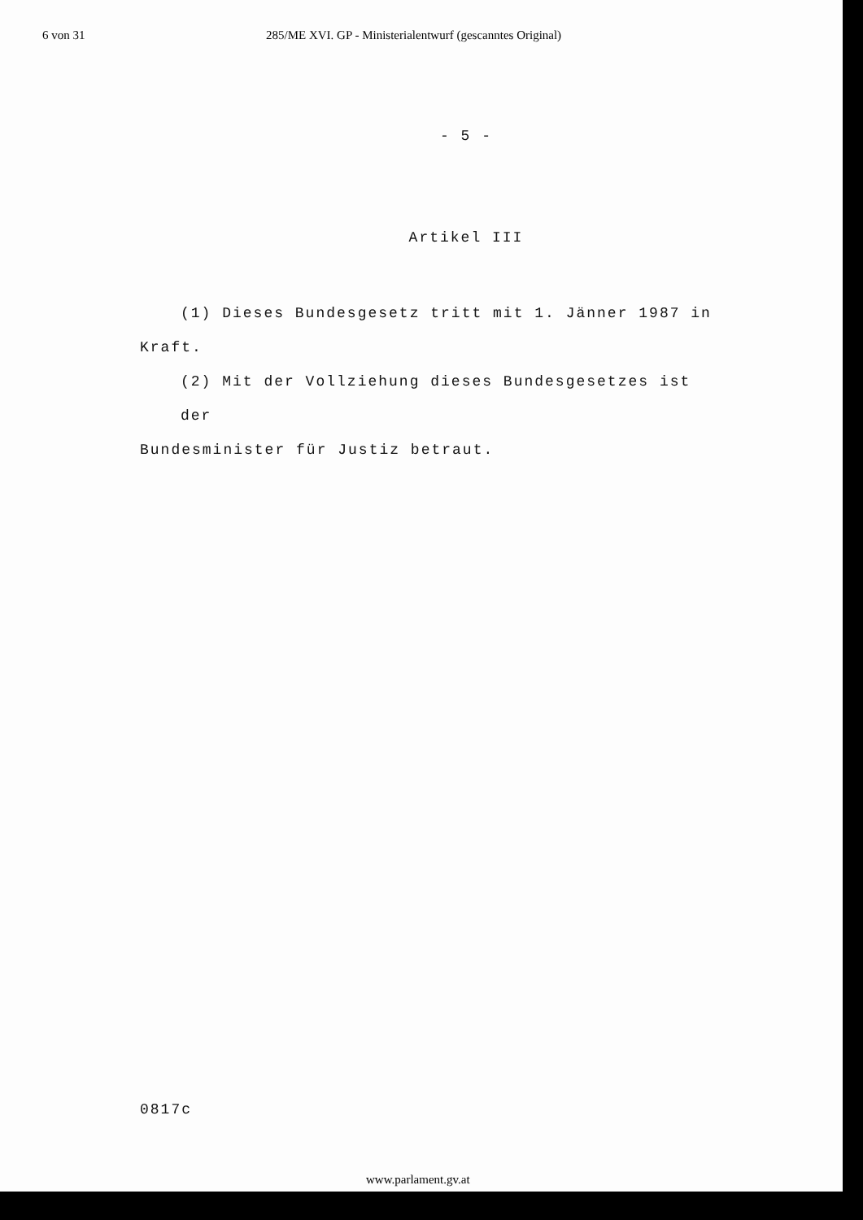6 von 31 285/ME XVI. GP - Ministerialentwurf (gescanntes Original)
- 5 -
Artikel III
(1) Dieses Bundesgesetz tritt mit 1. Jänner 1987 in
Kraft.
(2) Mit der Vollziehung dieses Bundesgesetzes ist der
Bundesminister für Justiz betraut.
0817c
www.parlament.gv.at